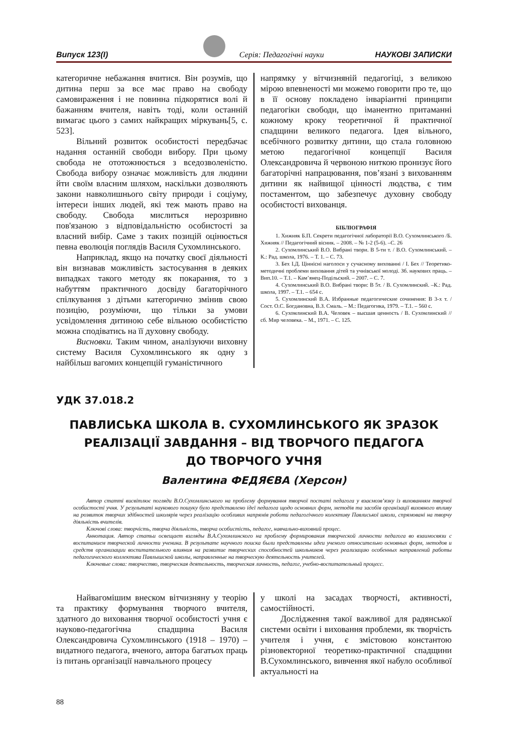Випуск 123(І) Серія: Педагогічні науки НАУКОВІ ЗАПИСКИ
категоричне небажання вчитися. Він розумів, що дитина перш за все має право на свободу самовираження і не повинна підкорятися волі й бажанням вчителя, навіть тоді, коли останній вимагає цього з самих найкращих міркувань[5, с. 523].
Вільний розвиток особистості передбачає надання останній свободи вибору. При цьому свобода не ототожнюється з вседозволеністю. Свобода вибору означає можливість для людини йти своїм власним шляхом, наскільки дозволяють закони навколишнього світу природи і соціуму, інтереси інших людей, які теж мають право на свободу. Свобода мислиться нерозривно пов'язаною з відповідальністю особистості за власний вибір. Саме з таких позицій оцінюється певна еволюція поглядів Василя Сухомлинського.
Наприклад, якщо на початку своєї діяльності він визнавав можливість застосування в деяких випадках такого методу як покарання, то з набуттям практичного досвіду багаторічного спілкування з дітьми категорично змінив свою позицію, розуміючи, що тільки за умови усвідомлення дитиною себе вільною особистістю можна сподіватись на її духовну свободу.
Висновки. Таким чином, аналізуючи виховну систему Василя Сухомлинського як одну з найбільш вагомих концепцій гуманістичного
напрямку у вітчизняній педагогіці, з великою мірою впевненості ми можемо говорити про те, що в її основу покладено інваріантні принципи педагогіки свободи, що іманентно притаманні кожному кроку теоретичної й практичної спадщини великого педагога. Ідея вільного, всебічного розвитку дитини, що стала головною метою педагогічної концепції Василя Олександровича й червоною ниткою пронизує його багаторічні напрацювання, пов’язані з вихованням дитини як найвищої цінності людства, є тим постаментом, що забезпечує духовну свободу особистості вихованця.
БІБЛІОГРАФІЯ
1. Хижняк Б.П. Секрети педагогічної лабораторії В.О. Сухомлинського /Б. Хижняк // Педагогічний вісник. – 2008. – № 1-2 (5-6). –С. 26
2. Сухомлинський В.О. Вибрані твори. В 5-ти т. / В.О. Сухомлинський. – К.: Рад. школа, 1976. – Т. 1. – С. 73.
3. Бех І.Д. Ціннісні наголоси у сучасному вихованні / І. Бех // Теоретико-методичні проблеми виховання дітей та учнівської молоді. Зб. наукових праць. – Вип.10. – Т.1. – Кам’янец-Подільский. – 2007. – С. 7.
4. Сухомлинський В.О. Вибрані твори: В 5т. / В. Сухомлинский. –К.: Рад. школа, 1997. – Т.1. – 654 с.
5. Сухомлинский В.А. Избранные педагогические сочинения: В 3-х т. / Сост. О.С. Богдановна, В.З. Смаль. – М.: Педагогика, 1979. – Т.1. – 560 с.
6. Сухомлинский В.А. Человек – высшая ценность / В. Сухомлинский // сб. Мир человека. – М., 1971. – С. 125.
УДК 37.018.2
ПАВЛИСЬКА ШКОЛА В. СУХОМЛИНСЬКОГО ЯК ЗРАЗОК
РЕАЛІЗАЦІЇ ЗАВДАННЯ – ВІД ТВОРЧОГО ПЕДАГОГА
ДО ТВОРЧОГО УЧНЯ
Валентина ФЕДЯЄВА (Херсон)
Автор статті висвітлює погляди В.О.Сухомлинського на проблему формування творчої постаті педагога у взаємозв’язку із вихованням творчої особистості учня. У результаті наукового пошуку було представлено ідеї педагога щодо основних форм, методів та засобів організації виховного впливу на розвиток творчих здібностей школярів через реалізацію особливих напрямів роботи педагогічного колективу Павлиської школи, спрямовані на творчу діяльність вчителів.
Ключові слова: творчість, творча діяльність, творча особистість, педагог, навчально-виховний процес.
Аннотация. Автор статьи освещает взгляды В.А.Сухомлинского на проблему формирования творческой личности педагога во взаимосвязи с воспитанием творческой личности ученика. В результате научного поиска были представлены идеи ученого относительно основных форм, методов и средств организации воспитательного влияния на развитие творческих способностей школьников через реализацию особенных направлений работы педагогического коллектива Павлышской школы, направленные на творческую деятельность учителей.
Ключевые слова: творчество, творческая деятельность, творческая личность, педагог, учебно-воспитательный процесс.
Найвагомішим внеском вітчизняну у теорію та практику формування творчого вчителя, здатного до виховання творчої особистості учня є науково-педагогічна спадщина Василя Олександровича Сухомлинського (1918 – 1970) – видатного педагога, вченого, автора багатьох праць із питань організації навчального процесу
у школі на засадах творчості, активності, самостійності.
Дослідження такої важливої для радянської системи освіти і виховання проблеми, як творчість учителя і учня, є змістовою константою різновекторної теоретико-практичної спадщини В.Сухомлинського, вивчення якої набуло особливої актуальності на
88